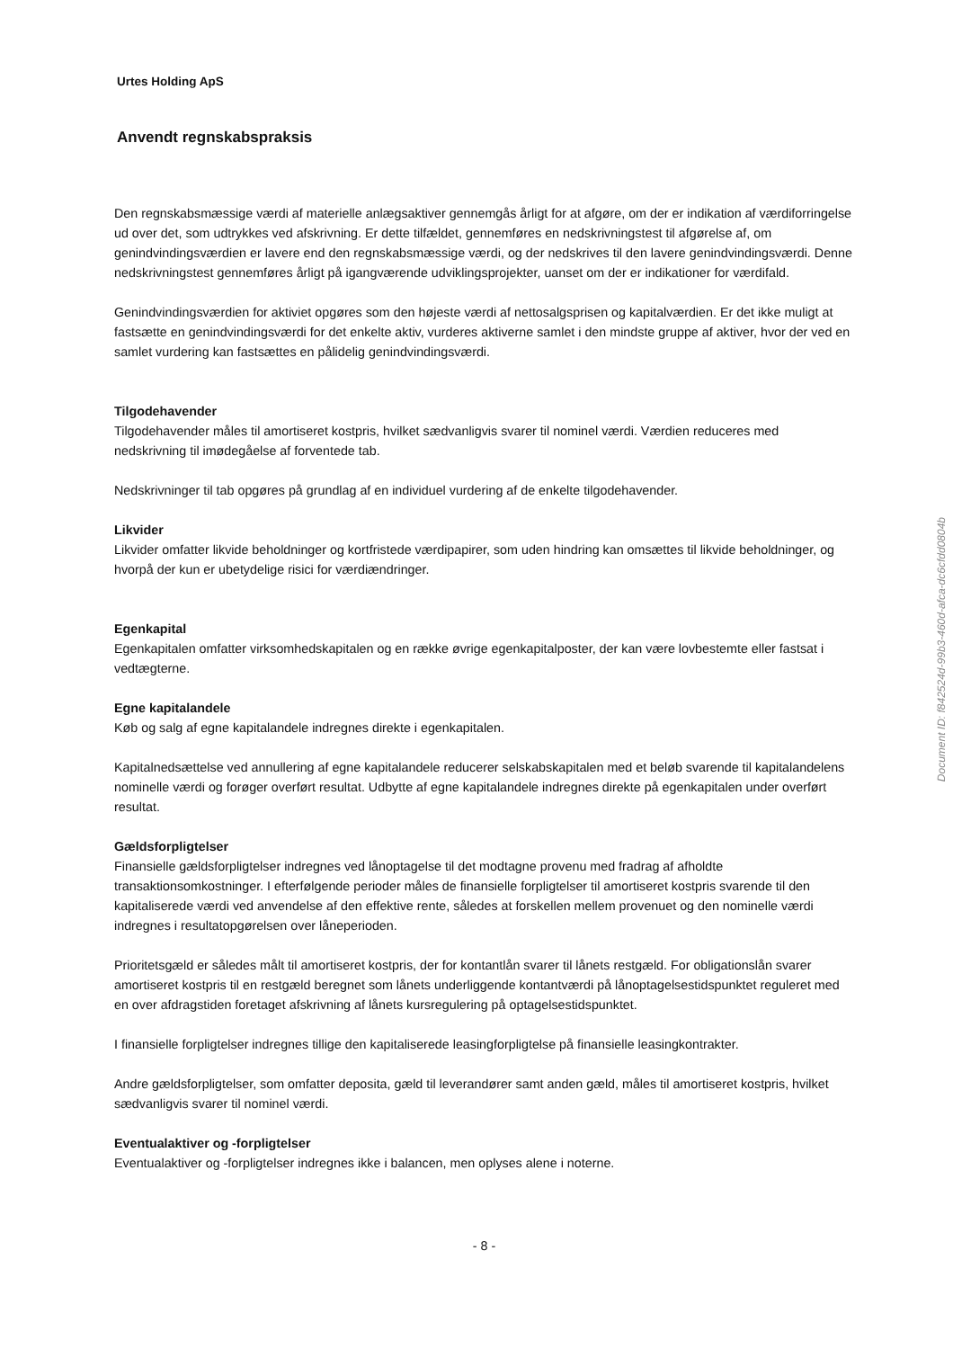Urtes Holding ApS
Anvendt regnskabspraksis
Den regnskabsmæssige værdi af materielle anlægsaktiver gennemgås årligt for at afgøre, om der er indikation af værdiforringelse ud over det, som udtrykkes ved afskrivning. Er dette tilfældet, gennemføres en nedskrivningstest til afgørelse af, om genindvindingsværdien er lavere end den regnskabsmæssige værdi, og der nedskrives til den lavere genindvindingsværdi. Denne nedskrivningstest gennemføres årligt på igangværende udviklingsprojekter, uanset om der er indikationer for værdifald.
Genindvindingsværdien for aktiviet opgøres som den højeste værdi af nettosalgsprisen og kapitalværdien. Er det ikke muligt at fastsætte en genindvindingsværdi for det enkelte aktiv, vurderes aktiverne samlet i den mindste gruppe af aktiver, hvor der ved en samlet vurdering kan fastsættes en pålidelig genindvindingsværdi.
Tilgodehavender
Tilgodehavender måles til amortiseret kostpris, hvilket sædvanligvis svarer til nominel værdi. Værdien reduceres med nedskrivning til imødegåelse af forventede tab.
Nedskrivninger til tab opgøres på grundlag af en individuel vurdering af de enkelte tilgodehavender.
Likvider
Likvider omfatter likvide beholdninger og kortfristede værdipapirer, som uden hindring kan omsættes til likvide beholdninger, og hvorpå der kun er ubetydelige risici for værdiændringer.
Egenkapital
Egenkapitalen omfatter virksomhedskapitalen og en række øvrige egenkapitalposter, der kan være lovbestemte eller fastsat i vedtægterne.
Egne kapitalandele
Køb og salg af egne kapitalandele indregnes direkte i egenkapitalen.
Kapitalnedsættelse ved annullering af egne kapitalandele reducerer selskabskapitalen med et beløb svarende til kapitalandelens nominelle værdi og forøger overført resultat. Udbytte af egne kapitalandele indregnes direkte på egenkapitalen under overført resultat.
Gældsforpligtelser
Finansielle gældsforpligtelser indregnes ved lånoptagelse til det modtagne provenu med fradrag af afholdte transaktionsomkostninger. I efterfølgende perioder måles de finansielle forpligtelser til amortiseret kostpris svarende til den kapitaliserede værdi ved anvendelse af den effektive rente, således at forskellen mellem provenuet og den nominelle værdi indregnes i resultatopgørelsen over låneperioden.
Prioritetsgæld er således målt til amortiseret kostpris, der for kontantlån svarer til lånets restgæld. For obligationslån svarer amortiseret kostpris til en restgæld beregnet som lånets underliggende kontantværdi på lånoptagelsestidspunktet reguleret med en over afdragstiden foretaget afskrivning af lånets kursregulering på optagelsestidspunktet.
I finansielle forpligtelser indregnes tillige den kapitaliserede leasingforpligtelse på finansielle leasingkontrakter.
Andre gældsforpligtelser, som omfatter deposita, gæld til leverandører samt anden gæld, måles til amortiseret kostpris, hvilket sædvanligvis svarer til nominel værdi.
Eventualaktiver og -forpligtelser
Eventualaktiver og -forpligtelser indregnes ikke i balancen, men oplyses alene i noterne.
- 8 -
Document ID: f842524d-99b3-460d-afca-dc6cfdd0804b